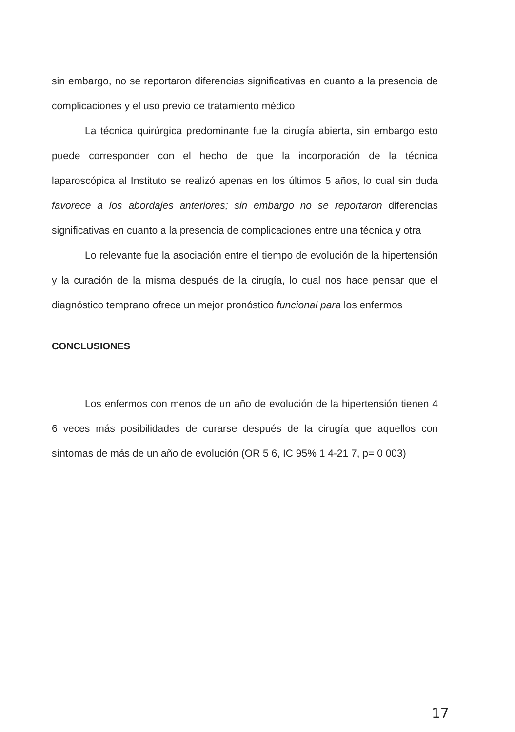sin embargo, no se reportaron diferencias significativas en cuanto a la presencia de complicaciones y el uso previo de tratamiento médico
La técnica quirúrgica predominante fue la cirugía abierta, sin embargo esto puede corresponder con el hecho de que la incorporación de la técnica laparoscópica al Instituto se realizó apenas en los últimos 5 años, lo cual sin duda favorece a los abordajes anteriores; sin embargo no se reportaron diferencias significativas en cuanto a la presencia de complicaciones entre una técnica y otra
Lo relevante fue la asociación entre el tiempo de evolución de la hipertensión y la curación de la misma después de la cirugía, lo cual nos hace pensar que el diagnóstico temprano ofrece un mejor pronóstico funcional para los enfermos
CONCLUSIONES
Los enfermos con menos de un año de evolución de la hipertensión tienen 4 6 veces más posibilidades de curarse después de la cirugía que aquellos con síntomas de más de un año de evolución (OR 5 6, IC 95% 1 4-21 7, p= 0 003)
17